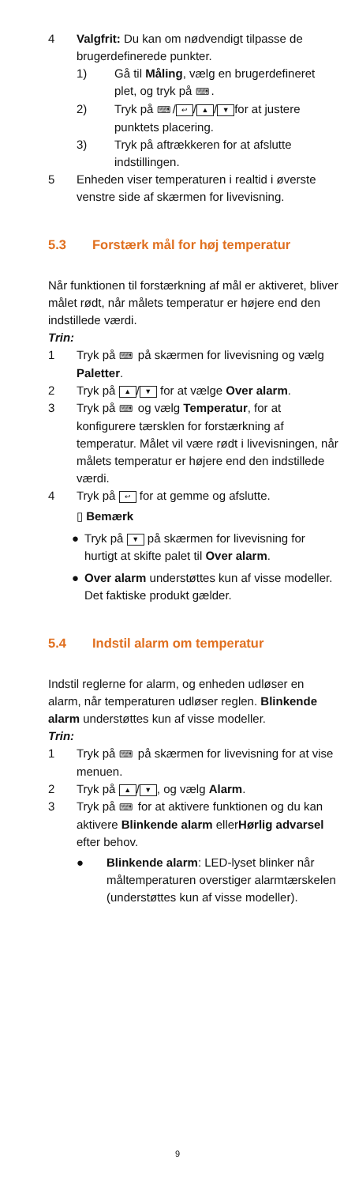4 Valgfrit: Du kan om nødvendigt tilpasse de brugerdefinerede punkter.
1) Gå til Måling, vælg en brugerdefineret plet, og tryk på ⌨.
2) Tryk på ⌨ / ↩ / ▲ / ▼ for at justere punktets placering.
3) Tryk på aftrækkeren for at afslutte indstillingen.
5 Enheden viser temperaturen i realtid i øverste venstre side af skærmen for livevisning.
5.3 Forstærk mål for høj temperatur
Når funktionen til forstærkning af mål er aktiveret, bliver målet rødt, når målets temperatur er højere end den indstillede værdi.
Trin:
1 Tryk på ⌨ på skærmen for livevisning og vælg Paletter.
2 Tryk på ▲ / ▼ for at vælge Over alarm.
3 Tryk på ⌨ og vælg Temperatur, for at konfigurere tærsklen for forstærkning af temperatur. Målet vil være rødt i livevisningen, når målets temperatur er højere end den indstillede værdi.
4 Tryk på ↩ for at gemme og afslutte.
▯ Bemærk
● Tryk på ▼ på skærmen for livevisning for hurtigt at skifte palet til Over alarm.
● Over alarm understøttes kun af visse modeller. Det faktiske produkt gælder.
5.4 Indstil alarm om temperatur
Indstil reglerne for alarm, og enheden udløser en alarm, når temperaturen udløser reglen. Blinkende alarm understøttes kun af visse modeller.
Trin:
1 Tryk på ⌨ på skærmen for livevisning for at vise menuen.
2 Tryk på ▲ / ▼, og vælg Alarm.
3 Tryk på ⌨ for at aktivere funktionen og du kan aktivere Blinkende alarm ellerHørlig advarsel efter behov.
● Blinkende alarm: LED-lyset blinker når måltemperaturen overstiger alarmtærskelen (understøttes kun af visse modeller).
9